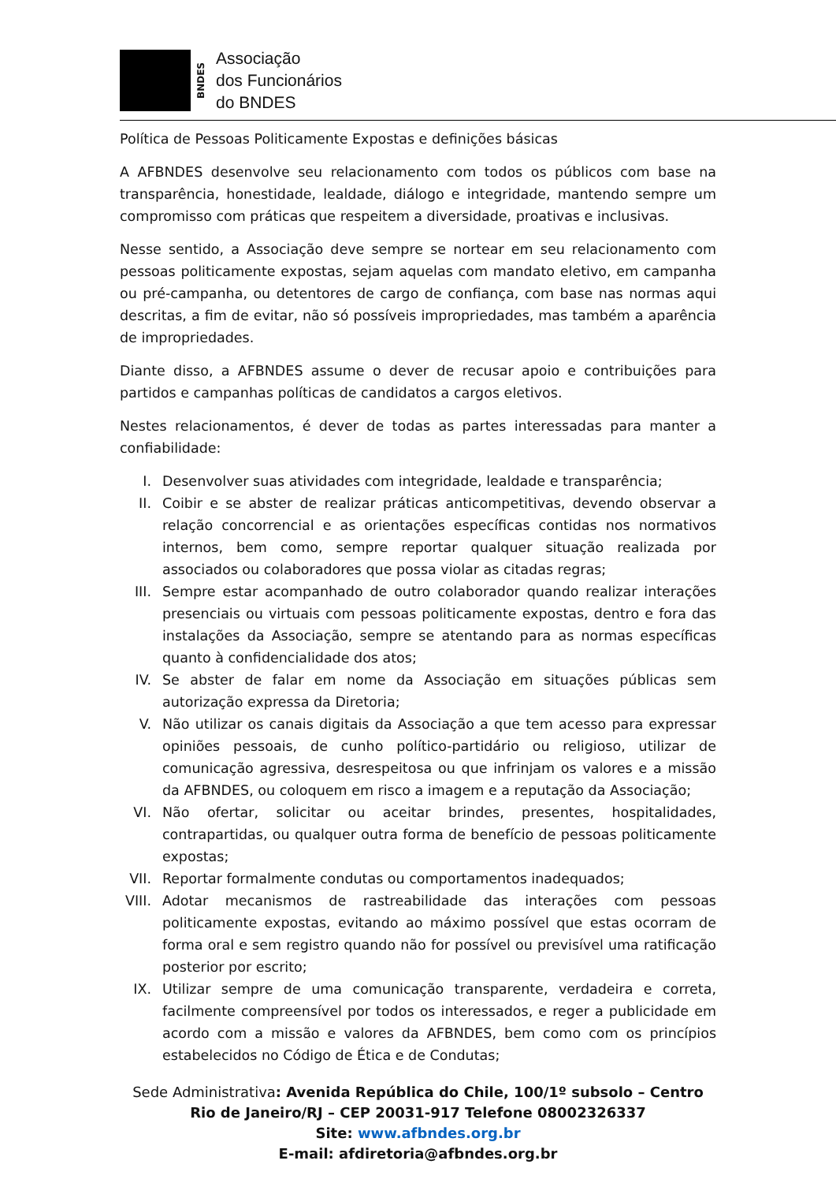BNDES
Associação
dos Funcionários
do BNDES
Política de Pessoas Politicamente Expostas e definições básicas
A AFBNDES desenvolve seu relacionamento com todos os públicos com base na transparência, honestidade, lealdade, diálogo e integridade, mantendo sempre um compromisso com práticas que respeitem a diversidade, proativas e inclusivas.
Nesse sentido, a Associação deve sempre se nortear em seu relacionamento com pessoas politicamente expostas, sejam aquelas com mandato eletivo, em campanha ou pré-campanha, ou detentores de cargo de confiança, com base nas normas aqui descritas, a fim de evitar, não só possíveis impropriedades, mas também a aparência de impropriedades.
Diante disso, a AFBNDES assume o dever de recusar apoio e contribuições para partidos e campanhas políticas de candidatos a cargos eletivos.
Nestes relacionamentos, é dever de todas as partes interessadas para manter a confiabilidade:
I. Desenvolver suas atividades com integridade, lealdade e transparência;
II. Coibir e se abster de realizar práticas anticompetitivas, devendo observar a relação concorrencial e as orientações específicas contidas nos normativos internos, bem como, sempre reportar qualquer situação realizada por associados ou colaboradores que possa violar as citadas regras;
III. Sempre estar acompanhado de outro colaborador quando realizar interações presenciais ou virtuais com pessoas politicamente expostas, dentro e fora das instalações da Associação, sempre se atentando para as normas específicas quanto à confidencialidade dos atos;
IV. Se abster de falar em nome da Associação em situações públicas sem autorização expressa da Diretoria;
V. Não utilizar os canais digitais da Associação a que tem acesso para expressar opiniões pessoais, de cunho político-partidário ou religioso, utilizar de comunicação agressiva, desrespeitosa ou que infrinjam os valores e a missão da AFBNDES, ou coloquem em risco a imagem e a reputação da Associação;
VI. Não ofertar, solicitar ou aceitar brindes, presentes, hospitalidades, contrapartidas, ou qualquer outra forma de benefício de pessoas politicamente expostas;
VII. Reportar formalmente condutas ou comportamentos inadequados;
VIII. Adotar mecanismos de rastreabilidade das interações com pessoas politicamente expostas, evitando ao máximo possível que estas ocorram de forma oral e sem registro quando não for possível ou previsível uma ratificação posterior por escrito;
IX. Utilizar sempre de uma comunicação transparente, verdadeira e correta, facilmente compreensível por todos os interessados, e reger a publicidade em acordo com a missão e valores da AFBNDES, bem como com os princípios estabelecidos no Código de Ética e de Condutas;
Sede Administrativa: Avenida República do Chile, 100/1º subsolo – Centro
Rio de Janeiro/RJ – CEP 20031-917 Telefone 08002326337
Site: www.afbndes.org.br
E-mail: afdiretoria@afbndes.org.br